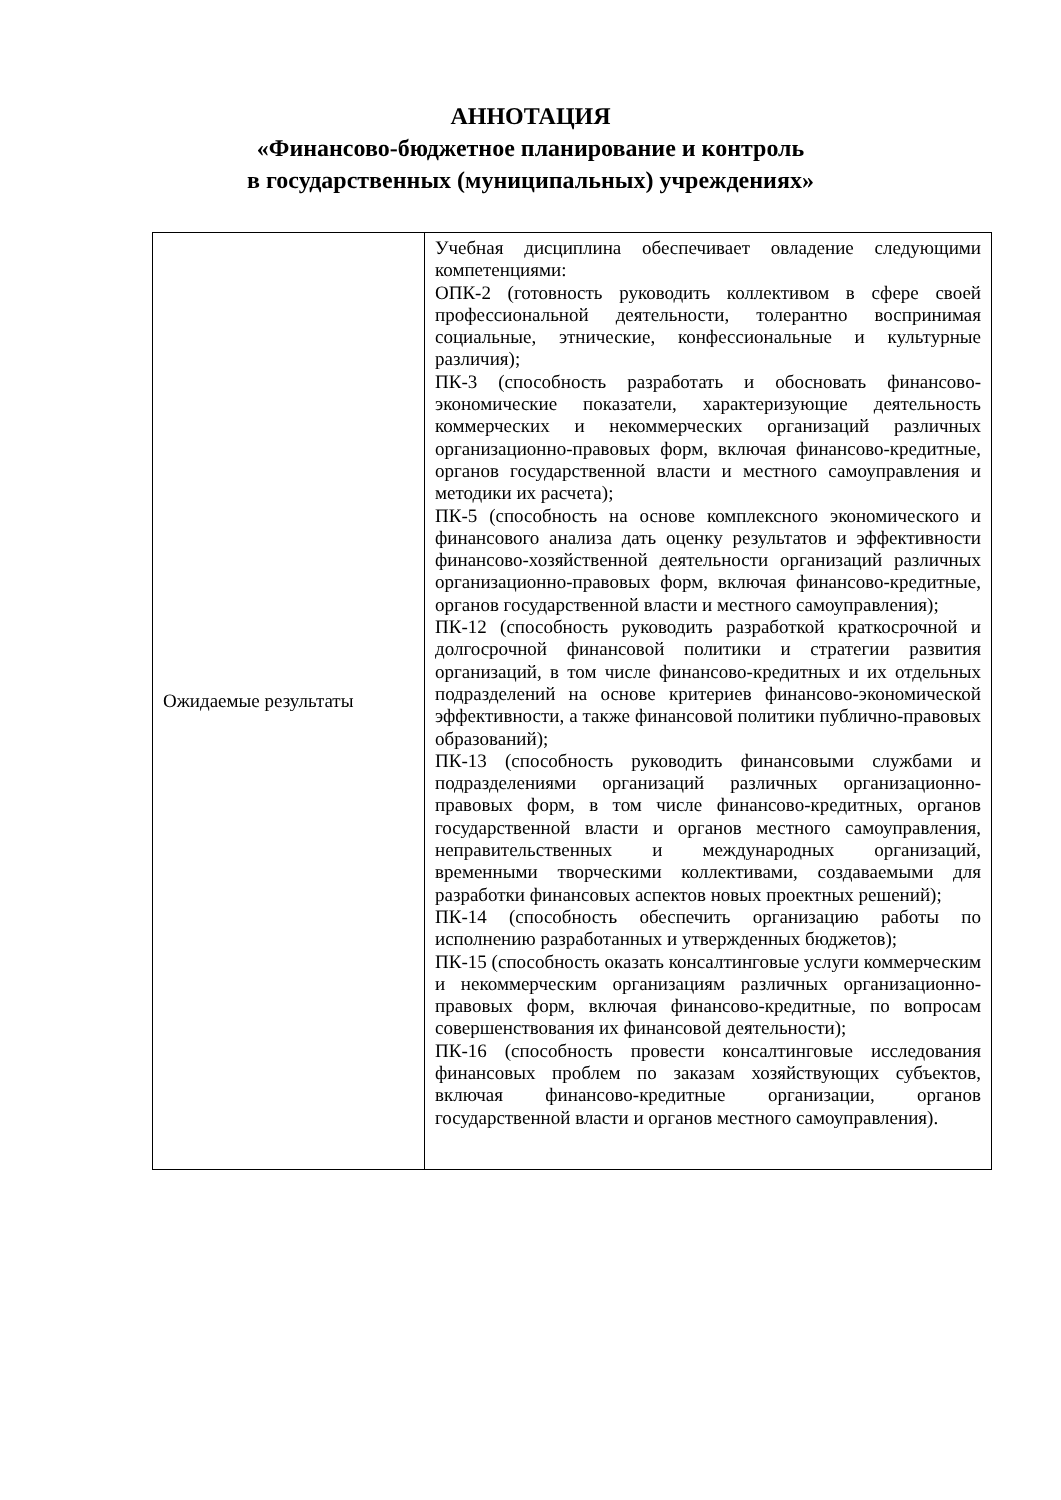АННОТАЦИЯ
«Финансово-бюджетное планирование и контроль
в государственных (муниципальных) учреждениях»
| Ожидаемые результаты | Учебная дисциплина обеспечивает овладение следующими компетенциями: ОПК-2 (готовность руководить коллективом в сфере своей профессиональной деятельности, толерантно воспринимая социальные, этнические, конфессиональные и культурные различия); ПК-3 (способность разработать и обосновать финансово-экономические показатели, характеризующие деятельность коммерческих и некоммерческих организаций различных организационно-правовых форм, включая финансово-кредитные, органов государственной власти и местного самоуправления и методики их расчета); ПК-5 (способность на основе комплексного экономического и финансового анализа дать оценку результатов и эффективности финансово-хозяйственной деятельности организаций различных организационно-правовых форм, включая финансово-кредитные, органов государственной власти и местного самоуправления); ПК-12 (способность руководить разработкой краткосрочной и долгосрочной финансовой политики и стратегии развития организаций, в том числе финансово-кредитных и их отдельных подразделений на основе критериев финансово-экономической эффективности, а также финансовой политики публично-правовых образований); ПК-13 (способность руководить финансовыми службами и подразделениями организаций различных организационно-правовых форм, в том числе финансово-кредитных, органов государственной власти и органов местного самоуправления, неправительственных и международных организаций, временными творческими коллективами, создаваемыми для разработки финансовых аспектов новых проектных решений); ПК-14 (способность обеспечить организацию работы по исполнению разработанных и утвержденных бюджетов); ПК-15 (способность оказать консалтинговые услуги коммерческим и некоммерческим организациям различных организационно-правовых форм, включая финансово-кредитные, по вопросам совершенствования их финансовой деятельности); ПК-16 (способность провести консалтинговые исследования финансовых проблем по заказам хозяйствующих субъектов, включая финансово-кредитные организации, органов государственной власти и органов местного самоуправления). |